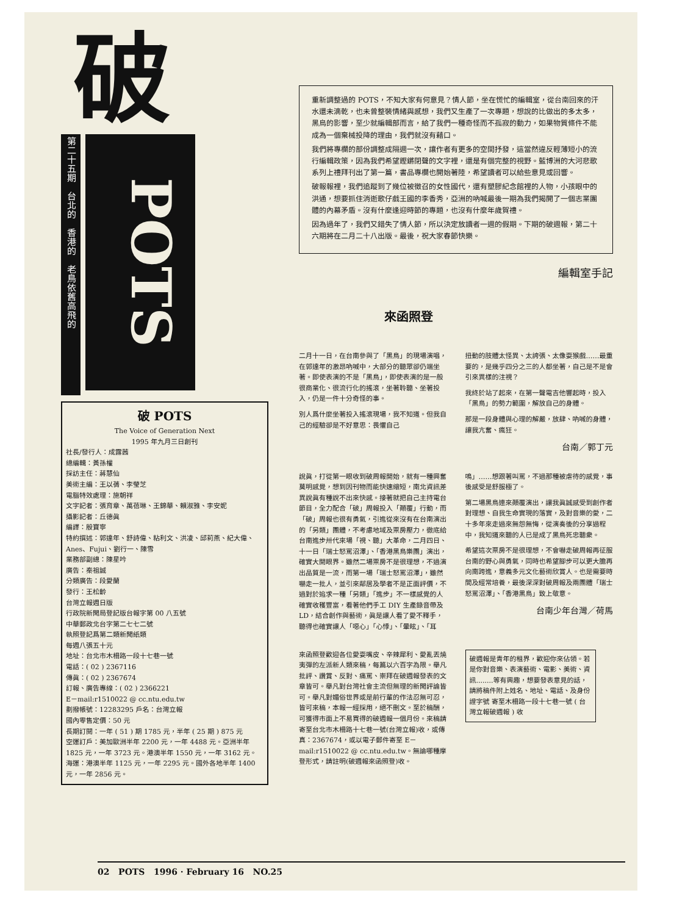破
第二十五期　台北的　香港的　老鳥依舊高飛的
POTS
破 POTS
The Voice of Generation Next
1995 年九月三日創刊
社長/發行人：成露茜
總編輯：黃孫權
採訪主任：蔣慧仙
美術主編：王以蒨、李瑩芝
電腦特效處理：施朝祥
文字記者：張育章、萬蓓琳、王錦華、賴淑雅、李安妮
攝影記者：丘德眞
編譯：殷寶寧
特約撰述：郭達年、舒詩偉、粘利文、洪凌、邱莉燕、紀大偉、Anes、Fujui、劉行一、陳雪
業務部副總：陳星吟
廣告：秦祖誠
分類廣告：段愛蘭
發行：王松齡
台灣立報週日版
行政院新聞局登記版台報字第 00 八五號
中華郵政北台字第二七七二號
執照登記爲第二類新聞紙類
每週八張五十元
地址：台北市木柵路一段十七巷一號
電話：( 02 ) 2367116
傳眞：( 02 ) 2367674
訂報、廣告專線：( 02 ) 2366221
E－mail:r1510022 @ cc.ntu.edu.tw
劃撥帳號：12283295 戶名：台灣立報
國內零售定價：50 元
長期訂閱：一年 ( 51 ) 期 1785 元，半年 ( 25 期 ) 875 元
空運訂戶：美加歐洲半年 2200 元，一年 4488 元。亞洲半年 1825 元，一年 3723 元。港澳半年 1550 元，一年 3162 元。
海運：港澳半年 1125 元，一年 2295 元。國外各地半年 1400 元，一年 2856 元。
重新調整過的 POTS，不知大家有何意見？情人節，坐在慌忙的編輯室，從台南回來的汗水還未滴乾，也未曾整裝情緒與感想，我們又生產了一次專題，想說的比做出的多太多，黑鳥的影響，至少就編輯部而言，給了我們一種奇怪而不孤寂的動力，如果物質條件不能成為一個棄械投降的理由，我們就沒有藉口。
我們將專欄的部份調整成隔週一次，讓作者有更多的空間抒發，這當然違反輕薄短小的流行編輯政策，因為我們希望鏗鏘閉聲的文字裡，還是有個完整的視野。藍博洲的大河悲歌系列上禮拜刊出了第一篇，書品專欄也開始著陸，希望讀者可以給些意見或回響。
破報報裡，我們追蹤到了幾位被徵召的女性國代，還有塑膠紀念館裡的人物，小孩眼中的洪通，想要抓住消逝歌仔戲王國的李香秀，亞洲的吶喊最後一期為我們揭開了一個志業團體的內幕矛盾。沒有什麼逢迎時節的專題，也沒有什麼年歲賀禮。
因為過年了，我們又錯失了情人節，所以決定放讀者一週的假期。下期的破週報，第二十六期將在二月二十八出版。最後，祝大家春節快樂。
編輯室手記
來函照登
二月十一日，在台南參與了「黑鳥」的現場演唱，在郭達年的激昂吶喊中，大部分的聽眾卻仍端坐著。即使表演的不是「黑鳥」，即使表演的是一般很商業化、很流行化的搖滾，坐著聆聽、坐著投入，仍是一件十分奇怪的事。
別人爲什麼坐著投入搖滾現場，我不知道。但我自己的經驗卻是不好意思：畏懼自己
扭動的肢體太怪異、太誇張、太像耍猴戲……最重要的，是幾乎四分之三的人都坐著，自己是不是會引來異樣的注視？
我終於站了起來，在第一聲電吉他響起時，投入「黑鳥」的勢力範圍，解放自己的身體。
那是一段身體與心理的解嚴，放肆、吶喊的身體，讓我亢奮、瘋狂。
台南／郭丁元
說眞，打從第一眼收到破周報開始，就有一種興奮莫明感覺，想到因刊物而能快速縮短，南北資訊差異說眞有種說不出來快感。接著就把自己主持電台節目，全力配合「破」周報投入「顚覆」行動，而「破」周報也很有勇氣，引進從來沒有在台南演出的「另類」團體，不考慮地域及票房壓力，徹底給台南進步卅代來場「視、聽」大革命，二月四日、十一日「瑞士怒罵沼澤」、「香港黑鳥樂團」演出，確實大開眼界。雖然二場票房不是很理想，不過演出品質是一流，而第一場「瑞士怒罵沼澤」，雖然嚇走一批人，並引來鄰居及學者不是正面評價，不過對於追求一種「另類」「進步」不一樣感覺的人確實收穫豐富，看著他們手工 DIY 生產錄音帶及 LD，結合創作與藝術，眞是讓人看了愛不釋手，聽得也確實讓人「噁心」「心悸」、「暈眩」、「耳
鳴」……想跟著叫罵，不過那種被虐待的感覺，事後感受是舒服極了。
第二場黑鳥連來顚覆演出，讓我眞誠感受到創作者對理想、自我生命實現的落實，及對音樂的愛，二十多年來走過來無怨無悔，從演奏後的分享過程中，我知道來聽的人已是成了黑鳥死忠聽衆。
希望這次票房不是很理想，不會嚇走破周報再征服台南的野心與勇氣，同時也希望腳步可以更大膽再向南跨進，意義多元文化藝術欣賞人。也是需要時間及經常培養，最後深深對破周報及兩團體「瑞士怒罵沼澤」、「香港黑鳥」致上敬意。
台南少年台灣／荷馬
來函照登歡迎各位愛耍嘴皮、辛辣犀利、愛亂丟燒夷彈的左派新人類來稿，每篇以六百字為限。舉凡批評、讚賞、反對、痛罵、崇拜在破週報發表的文章皆可。舉凡對台灣社會主流但無理的新聞評論皆可。舉凡對媚俗世界或是前行輩的作法忍無可忍，皆可來稿，本報一經採用，絕不刪文。至於稿酬，可獲得市面上不易買得的破週報一個月份。來稿請寄至台北市木柵路十七巷一號(台灣立報)收，或傳真：2367674，或以電子郵件寄至 E－mail:r1510022 @ cc.ntu.edu.tw。無論哪種摩登形式，請註明(破週報來函照登)收。
破週報是青年的租界，歡迎你來佔領。若是你對音樂、表演藝術、電影、美術、資訊........等有興趣，想要發表意見的話，請將稿件附上姓名、地址、電話、及身份證字號 寄至木柵路一段十七巷一號 ( 台灣立報破週報 ) 收
02 POTS 1996 · February 16 NO.25